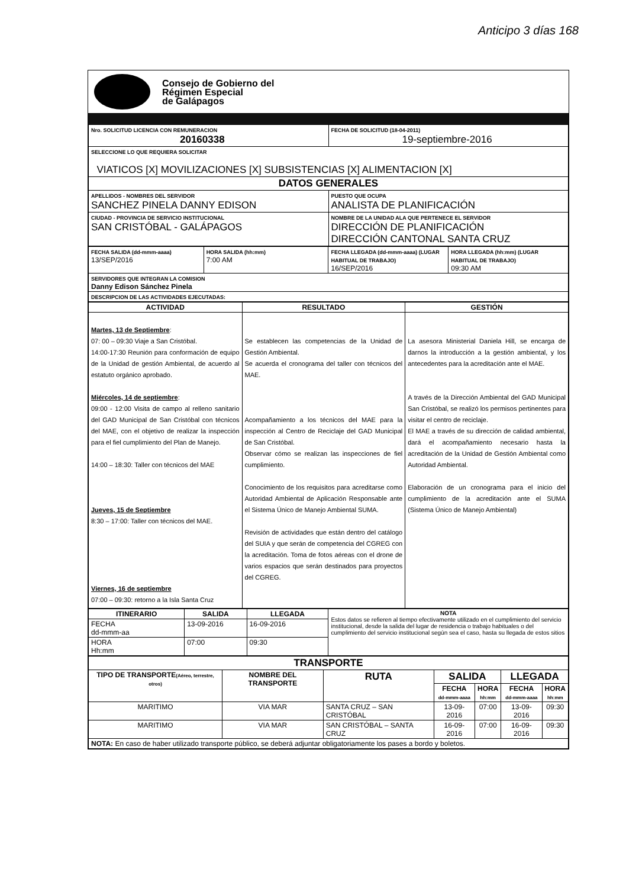Anticipo 3 días 168
Consejo de Gobierno del
Régimen Especial
de Galápagos
| Nro. SOLICITUD LICENCIA CON REMUNERACION 20160338 | FECHA DE SOLICITUD (18-04-2011) 19-septiembre-2016 |
| SELECCIONE LO QUE REQUIERA SOLICITAR VIATICOS [X] MOVILIZACIONES [X] SUBSISTENCIAS [X] ALIMENTACION [X] | |
| DATOS GENERALES | |
| APELLIDOS - NOMBRES DEL SERVIDOR SANCHEZ PINELA DANNY EDISON | PUESTO QUE OCUPA ANALISTA DE PLANIFICACIÓN |
| CIUDAD - PROVINCIA DE SERVICIO INSTITUCIONAL SAN CRISTÓBAL - GALÁPAGOS | NOMBRE DE LA UNIDAD ALA QUE PERTENECE EL SERVIDOR DIRECCIÓN DE PLANIFICACIÓN DIRECCIÓN CANTONAL SANTA CRUZ |
| FECHA SALIDA (dd-mmm-aaaa) 13/SEP/2016 | HORA SALIDA (hh:mm) 7:00 AM | FECHA LLEGADA (dd-mmm-aaaa) (LUGAR HABITUAL DE TRABAJO) 16/SEP/2016 | HORA LLEGADA (hh:mm) (LUGAR HABITUAL DE TRABAJO) 09:30 AM |
| SERVIDORES QUE INTEGRAN LA COMISION Danny Edison Sánchez Pinela | | | |
| DESCRIPCION DE LAS ACTIVIDADES EJECUTADAS: | | | |
| ACTIVIDAD | RESULTADO | GESTIÓN |
| --- | --- | --- |
| Martes, 13 de Septiembre : 07: 00 – 09:30 Viaje a San Cristóbal. 14:00-17:30 Reunión para conformación de equipo de la Unidad de gestión Ambiental, de acuerdo al estatuto orgánico aprobado. Miércoles, 14 de septiembre : 09:00 - 12:00 Visita de campo al relleno sanitario del GAD Municipal de San Cristóbal con técnicos del MAE, con el objetivo de realizar la inspección para el fiel cumplimiento del Plan de Manejo. 14:00 – 18:30: Taller con técnicos del MAE Jueves, 15 de Septiembre 8:30 – 17:00: Taller con técnicos del MAE. Viernes, 16 de septiembre 07:00 – 09:30: retorno a la Isla Santa Cruz | Se establecen las competencias de la Unidad de Gestión Ambiental. Se acuerda el cronograma del taller con técnicos del MAE. Acompañamiento a los técnicos del MAE para la inspección al Centro de Reciclaje del GAD Municipal de San Cristóbal. Observar cómo se realizan las inspecciones de fiel cumplimiento. Conocimiento de los requisitos para acreditarse como Autoridad Ambiental de Aplicación Responsable ante el Sistema Único de Manejo Ambiental SUMA. Revisión de actividades que están dentro del catálogo del SUIA y que serán de competencia del CGREG con la acreditación. Toma de fotos aéreas con el drone de varios espacios que serán destinados para proyectos del CGREG. | La asesora Ministerial Daniela Hill, se encarga de darnos la introducción a la gestión ambiental, y los antecedentes para la acreditación ante el MAE. A través de la Dirección Ambiental del GAD Municipal San Cristóbal, se realizó los permisos pertinentes para visitar el centro de reciclaje. El MAE a través de su dirección de calidad ambiental, dará el acompañamiento necesario hasta la acreditación de la Unidad de Gestión Ambiental como Autoridad Ambiental. Elaboración de un cronograma para el inicio del cumplimiento de la acreditación ante el SUMA (Sistema Único de Manejo Ambiental) |
| ITINERARIO | SALIDA | LLEGADA | NOTA Estos datos se refieren al tiempo efectivamente utilizado en el cumplimiento del servicio institucional, desde la salida del lugar de residencia o trabajo habituales o del cumplimiento del servicio institucional según sea el caso, hasta su llegada de estos sitios |
| FECHA dd-mmm-aa | 13-09-2016 | 16-09-2016 | |
| HORA Hh:mm | 07:00 | 09:30 | |
| TRANSPORTE | | | | | | |
| --- | --- | --- | --- | --- | --- | --- |
| TIPO DE TRANSPORTE (Aéreo, terrestre, otros) | NOMBRE DEL TRANSPORTE | RUTA | SALIDA | | LLEGADA | |
| | | | FECHA dd-mmm-aaaa | HORA hh:mm | FECHA dd-mmm-aaaa | HORA hh:mm |
| MARITIMO | VIA MAR | SANTA CRUZ – SAN CRISTÓBAL | 13-09-2016 | 07:00 | 13-09-2016 | 09:30 |
| MARITIMO | VIA MAR | SAN CRISTÓBAL – SANTA CRUZ | 16-09-2016 | 07:00 | 16-09-2016 | 09:30 |
| NOTA: En caso de haber utilizado transporte público, se deberá adjuntar obligatoriamente los pases a bordo y boletos. | | | | | | |